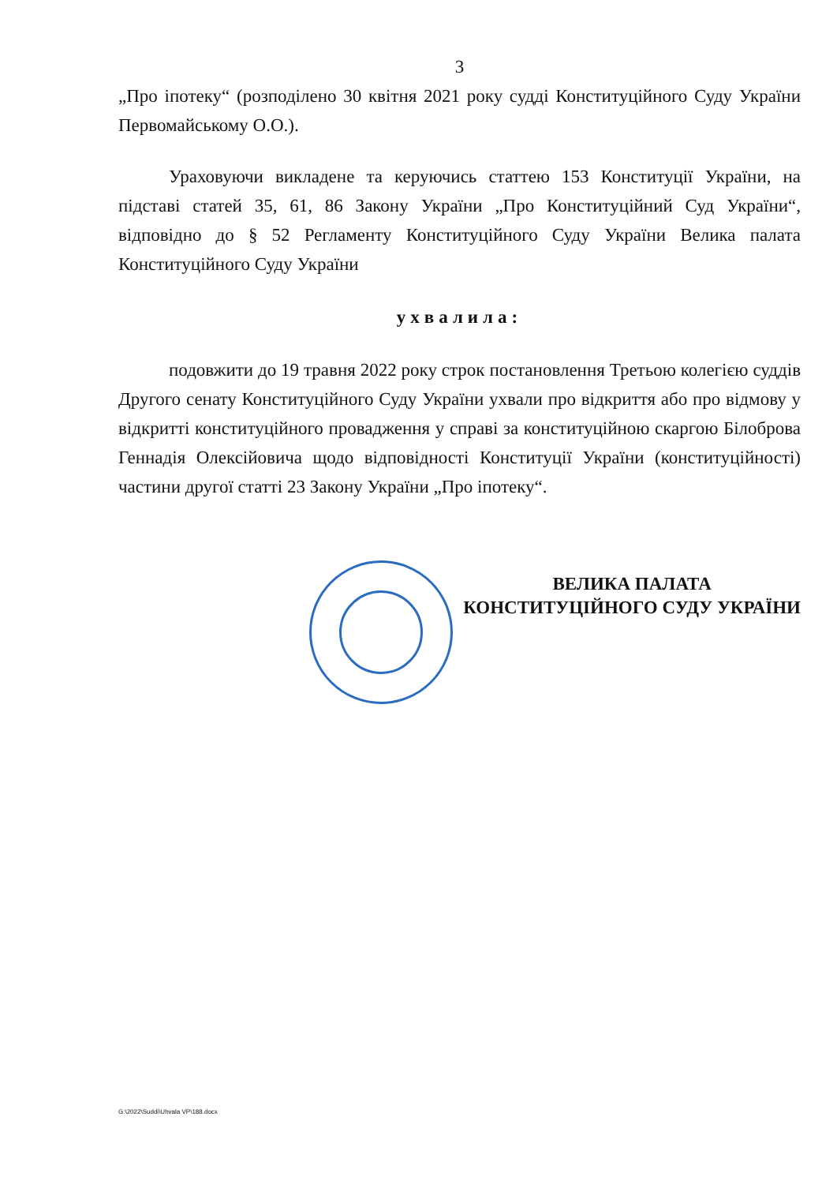3
„Про іпотеку“ (розподілено 30 квітня 2021 року судді Конституційного Суду України Первомайському О.О.).
Ураховуючи викладене та керуючись статтею 153 Конституції України, на підставі статей 35, 61, 86 Закону України „Про Конституційний Суд України“, відповідно до § 52 Регламенту Конституційного Суду України Велика палата Конституційного Суду України
ухвалила:
подовжити до 19 травня 2022 року строк постановлення Третьою колегією суддів Другого сенату Конституційного Суду України ухвали про відкриття або про відмову у відкритті конституційного провадження у справі за конституційною скаргою Білоброва Геннадія Олексійовича щодо відповідності Конституції України (конституційності) частини другої статті 23 Закону України „Про іпотеку“.
ВЕЛИКА ПАЛАТА
КОНСТИТУЦІЙНОГО СУДУ УКРАЇНИ
G:\2022\Suddi\Uhvala VP\188.docx